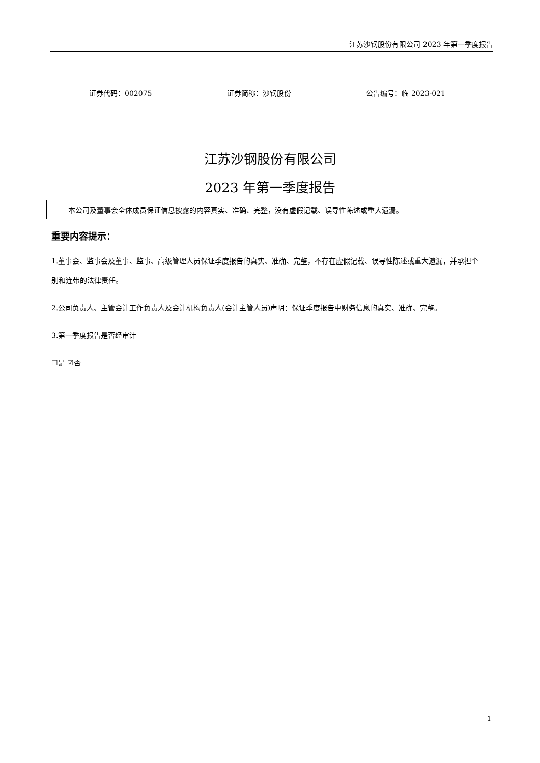江苏沙钢股份有限公司 2023 年第一季度报告
证券代码：002075 证券简称：沙钢股份 公告编号：临 2023-021
江苏沙钢股份有限公司
2023 年第一季度报告
本公司及董事会全体成员保证信息披露的内容真实、准确、完整，没有虚假记载、误导性陈述或重大遗漏。
重要内容提示：
1.董事会、监事会及董事、监事、高级管理人员保证季度报告的真实、准确、完整，不存在虚假记载、误导性陈述或重大遗漏，并承担个别和连带的法律责任。
2.公司负责人、主管会计工作负责人及会计机构负责人(会计主管人员)声明：保证季度报告中财务信息的真实、准确、完整。
3.第一季度报告是否经审计
☐是 ☑否
1